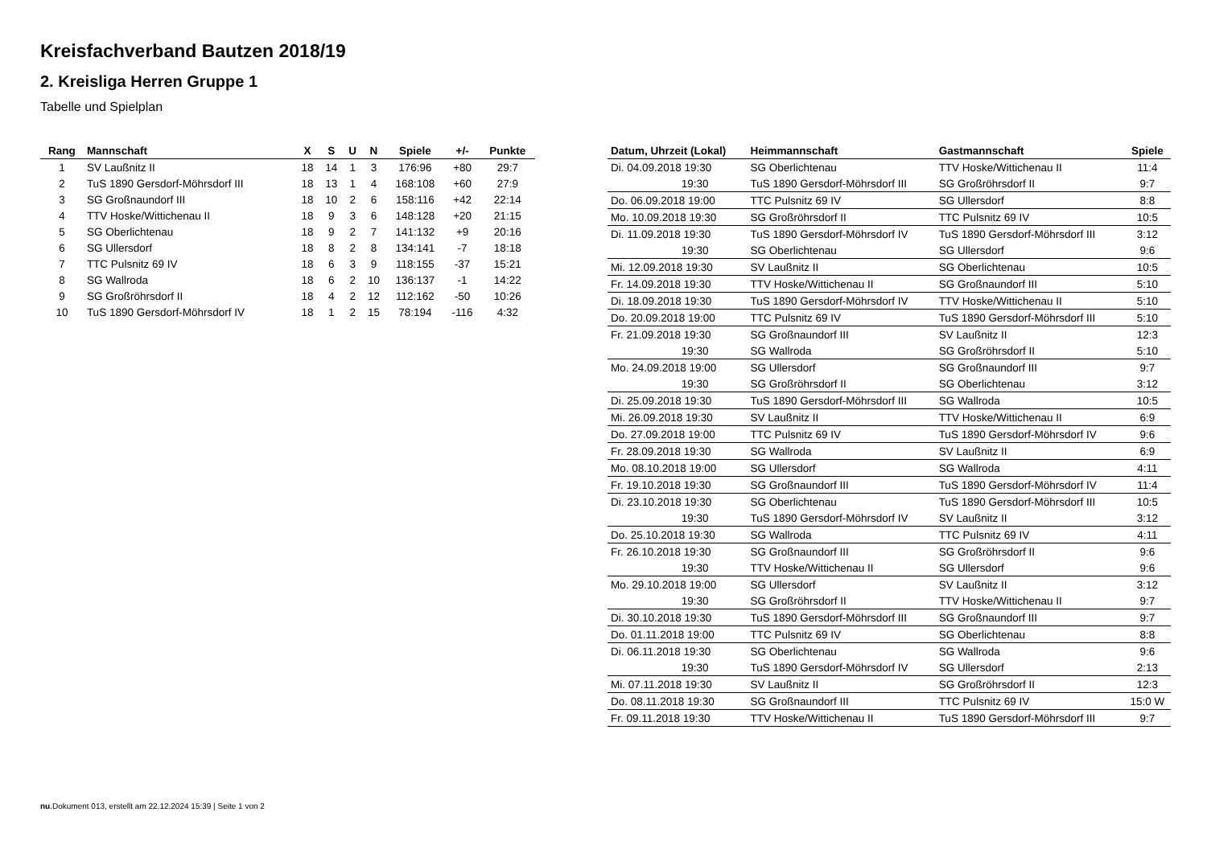Kreisfachverband Bautzen 2018/19
2. Kreisliga Herren Gruppe 1
Tabelle und Spielplan
| Rang | Mannschaft | X | S | U | N | Spiele | +/- | Punkte |
| --- | --- | --- | --- | --- | --- | --- | --- | --- |
| 1 | SV Laußnitz II | 18 | 14 | 1 | 3 | 176:96 | +80 | 29:7 |
| 2 | TuS 1890 Gersdorf-Möhrsdorf III | 18 | 13 | 1 | 4 | 168:108 | +60 | 27:9 |
| 3 | SG Großnaundorf III | 18 | 10 | 2 | 6 | 158:116 | +42 | 22:14 |
| 4 | TTV Hoske/Wittichenau II | 18 | 9 | 3 | 6 | 148:128 | +20 | 21:15 |
| 5 | SG Oberlichtenau | 18 | 9 | 2 | 7 | 141:132 | +9 | 20:16 |
| 6 | SG Ullersdorf | 18 | 8 | 2 | 8 | 134:141 | -7 | 18:18 |
| 7 | TTC Pulsnitz 69 IV | 18 | 6 | 3 | 9 | 118:155 | -37 | 15:21 |
| 8 | SG Wallroda | 18 | 6 | 2 | 10 | 136:137 | -1 | 14:22 |
| 9 | SG Großröhrsdorf II | 18 | 4 | 2 | 12 | 112:162 | -50 | 10:26 |
| 10 | TuS 1890 Gersdorf-Möhrsdorf IV | 18 | 1 | 2 | 15 | 78:194 | -116 | 4:32 |
| Datum, Uhrzeit (Lokal) | Heimmannschaft | Gastmannschaft | Spiele |
| --- | --- | --- | --- |
| Di. 04.09.2018 19:30 | SG Oberlichtenau | TTV Hoske/Wittichenau II | 11:4 |
| 19:30 | TuS 1890 Gersdorf-Möhrsdorf III | SG Großröhrsdorf II | 9:7 |
| Do. 06.09.2018 19:00 | TTC Pulsnitz 69 IV | SG Ullersdorf | 8:8 |
| Mo. 10.09.2018 19:30 | SG Großröhrsdorf II | TTC Pulsnitz 69 IV | 10:5 |
| Di. 11.09.2018 19:30 | TuS 1890 Gersdorf-Möhrsdorf IV | TuS 1890 Gersdorf-Möhrsdorf III | 3:12 |
| 19:30 | SG Oberlichtenau | SG Ullersdorf | 9:6 |
| Mi. 12.09.2018 19:30 | SV Laußnitz II | SG Oberlichtenau | 10:5 |
| Fr. 14.09.2018 19:30 | TTV Hoske/Wittichenau II | SG Großnaundorf III | 5:10 |
| Di. 18.09.2018 19:30 | TuS 1890 Gersdorf-Möhrsdorf IV | TTV Hoske/Wittichenau II | 5:10 |
| Do. 20.09.2018 19:00 | TTC Pulsnitz 69 IV | TuS 1890 Gersdorf-Möhrsdorf III | 5:10 |
| Fr. 21.09.2018 19:30 | SG Großnaundorf III | SV Laußnitz II | 12:3 |
| 19:30 | SG Wallroda | SG Großröhrsdorf II | 5:10 |
| Mo. 24.09.2018 19:00 | SG Ullersdorf | SG Großnaundorf III | 9:7 |
| 19:30 | SG Großröhrsdorf II | SG Oberlichtenau | 3:12 |
| Di. 25.09.2018 19:30 | TuS 1890 Gersdorf-Möhrsdorf III | SG Wallroda | 10:5 |
| Mi. 26.09.2018 19:30 | SV Laußnitz II | TTV Hoske/Wittichenau II | 6:9 |
| Do. 27.09.2018 19:00 | TTC Pulsnitz 69 IV | TuS 1890 Gersdorf-Möhrsdorf IV | 9:6 |
| Fr. 28.09.2018 19:30 | SG Wallroda | SV Laußnitz II | 6:9 |
| Mo. 08.10.2018 19:00 | SG Ullersdorf | SG Wallroda | 4:11 |
| Fr. 19.10.2018 19:30 | SG Großnaundorf III | TuS 1890 Gersdorf-Möhrsdorf IV | 11:4 |
| Di. 23.10.2018 19:30 | SG Oberlichtenau | TuS 1890 Gersdorf-Möhrsdorf III | 10:5 |
| 19:30 | TuS 1890 Gersdorf-Möhrsdorf IV | SV Laußnitz II | 3:12 |
| Do. 25.10.2018 19:30 | SG Wallroda | TTC Pulsnitz 69 IV | 4:11 |
| Fr. 26.10.2018 19:30 | SG Großnaundorf III | SG Großröhrsdorf II | 9:6 |
| 19:30 | TTV Hoske/Wittichenau II | SG Ullersdorf | 9:6 |
| Mo. 29.10.2018 19:00 | SG Ullersdorf | SV Laußnitz II | 3:12 |
| 19:30 | SG Großröhrsdorf II | TTV Hoske/Wittichenau II | 9:7 |
| Di. 30.10.2018 19:30 | TuS 1890 Gersdorf-Möhrsdorf III | SG Großnaundorf III | 9:7 |
| Do. 01.11.2018 19:00 | TTC Pulsnitz 69 IV | SG Oberlichtenau | 8:8 |
| Di. 06.11.2018 19:30 | SG Oberlichtenau | SG Wallroda | 9:6 |
| 19:30 | TuS 1890 Gersdorf-Möhrsdorf IV | SG Ullersdorf | 2:13 |
| Mi. 07.11.2018 19:30 | SV Laußnitz II | SG Großröhrsdorf II | 12:3 |
| Do. 08.11.2018 19:30 | SG Großnaundorf III | TTC Pulsnitz 69 IV | 15:0 W |
| Fr. 09.11.2018 19:30 | TTV Hoske/Wittichenau II | TuS 1890 Gersdorf-Möhrsdorf III | 9:7 |
nu.Dokument 013, erstellt am 22.12.2024 15:39 | Seite 1 von 2